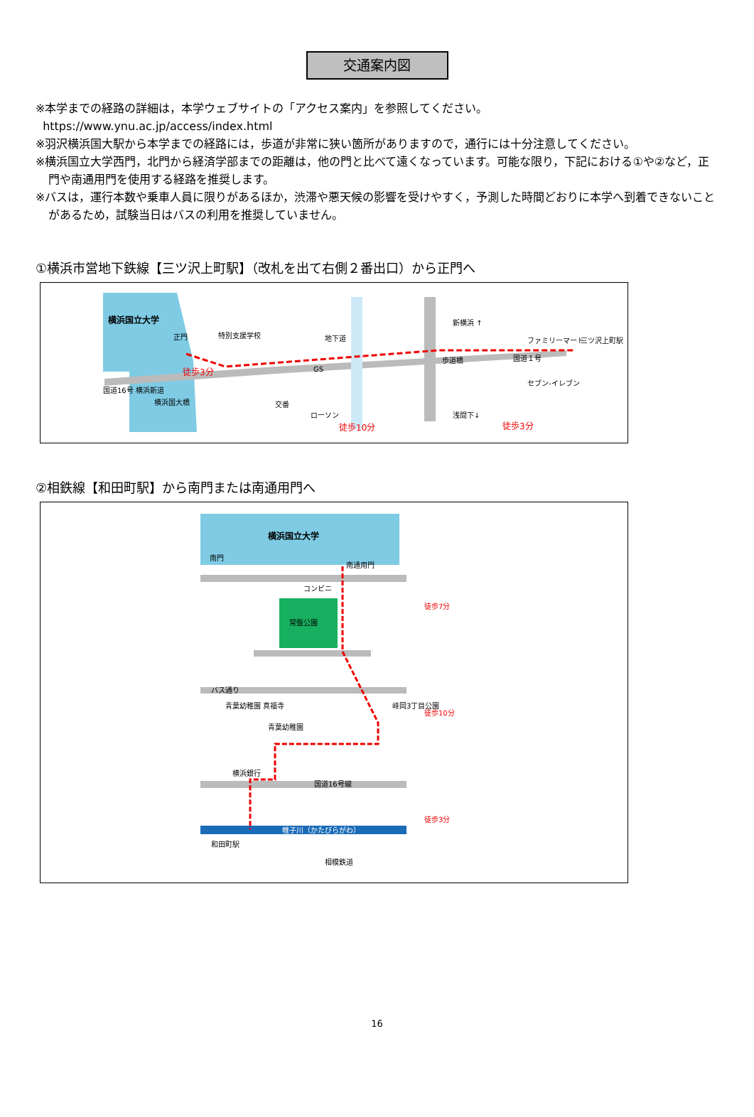交通案内図
※本学までの経路の詳細は，本学ウェブサイトの「アクセス案内」を参照してください。
https://www.ynu.ac.jp/access/index.html
※羽沢横浜国大駅から本学までの経路には，歩道が非常に狭い箇所がありますので，通行には十分注意してください。
※横浜国立大学西門，北門から経済学部までの距離は，他の門と比べて遠くなっています。可能な限り，下記における①や②など，正門や南通用門を使用する経路を推奨します。
※バスは，運行本数や乗車人員に限りがあるほか，渋滞や悪天候の影響を受けやすく，予測した時間どおりに本学へ到着できないことがあるため，試験当日はバスの利用を推奨していません。
①横浜市営地下鉄線【三ツ沢上町駅】（改札を出て右側２番出口）から正門へ
横浜国立大学
正門
特別支援学校
地下道
GS
歩道橋
国道１号
徒歩3分
国道16号 横浜新道
横浜国大橋
交番
ローソン
徒歩10分
徒歩3分
ファミリーマート
三ツ沢上町駅
セブン-イレブン
新横浜 ↑
浅間下↓
②相鉄線【和田町駅】から南門または南通用門へ
横浜国立大学
南門
南通用門
コンビニ
常盤公園
バス通り
青葉幼稚園 真福寺
青葉幼稚園
横浜銀行
国道16号線
帷子川（かたびらがわ）
和田町駅
相模鉄道
峰岡3丁目公園
徒歩7分
徒歩10分
徒歩3分
16